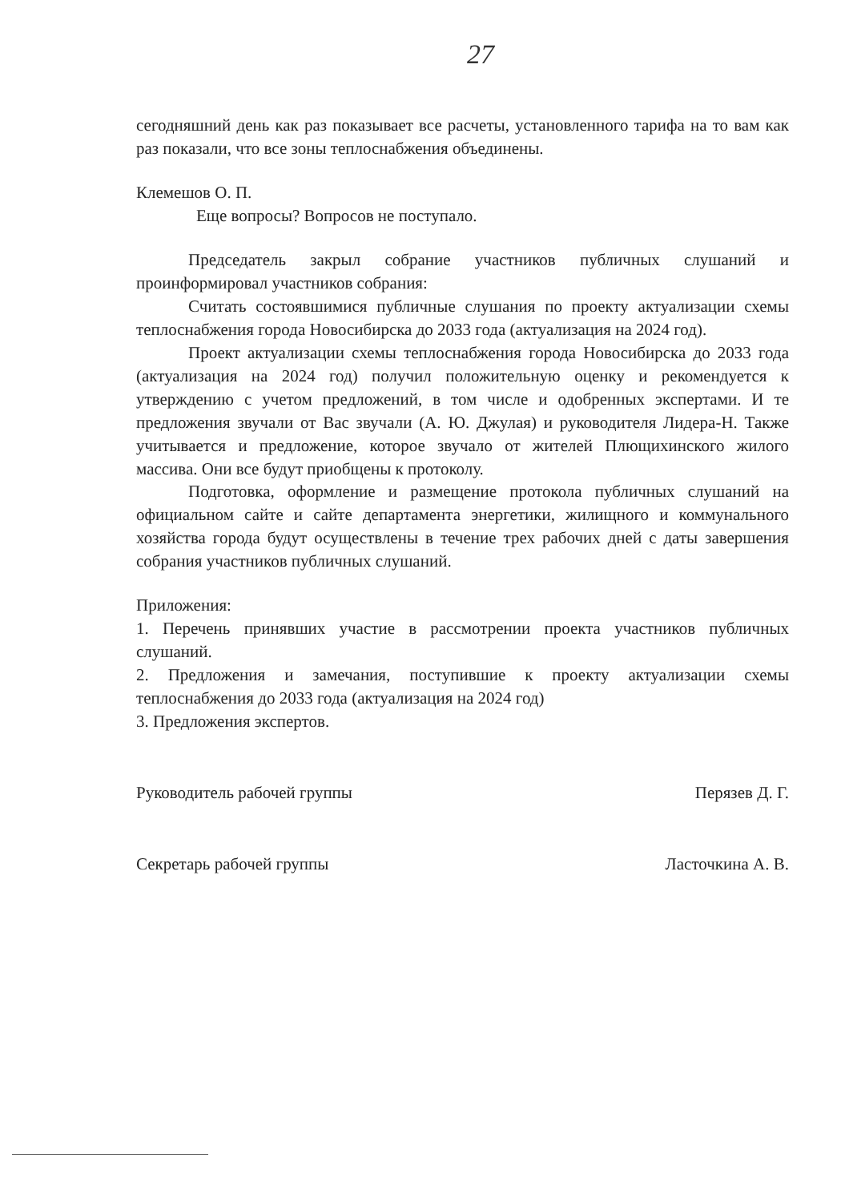27
сегодняшний день как раз показывает все расчеты, установленного тарифа на то вам как раз показали, что все зоны теплоснабжения объединены.
Клемешов О. П.
Еще вопросы? Вопросов не поступало.
Председатель закрыл собрание участников публичных слушаний и проинформировал участников собрания:
Считать состоявшимися публичные слушания по проекту актуализации схемы теплоснабжения города Новосибирска до 2033 года (актуализация на 2024 год).
Проект актуализации схемы теплоснабжения города Новосибирска до 2033 года (актуализация на 2024 год) получил положительную оценку и рекомендуется к утверждению с учетом предложений, в том числе и одобренных экспертами. И те предложения звучали от Вас звучали (А. Ю. Джулая) и руководителя Лидера-Н. Также учитывается и предложение, которое звучало от жителей Плющихинского жилого массива. Они все будут приобщены к протоколу.
Подготовка, оформление и размещение протокола публичных слушаний на официальном сайте и сайте департамента энергетики, жилищного и коммунального хозяйства города будут осуществлены в течение трех рабочих дней с даты завершения собрания участников публичных слушаний.
Приложения:
1. Перечень принявших участие в рассмотрении проекта участников публичных слушаний.
2. Предложения и замечания, поступившие к проекту актуализации схемы теплоснабжения до 2033 года (актуализация на 2024 год)
3. Предложения экспертов.
Руководитель рабочей группы Перязев Д. Г.
Секретарь рабочей группы Ласточкина А. В.